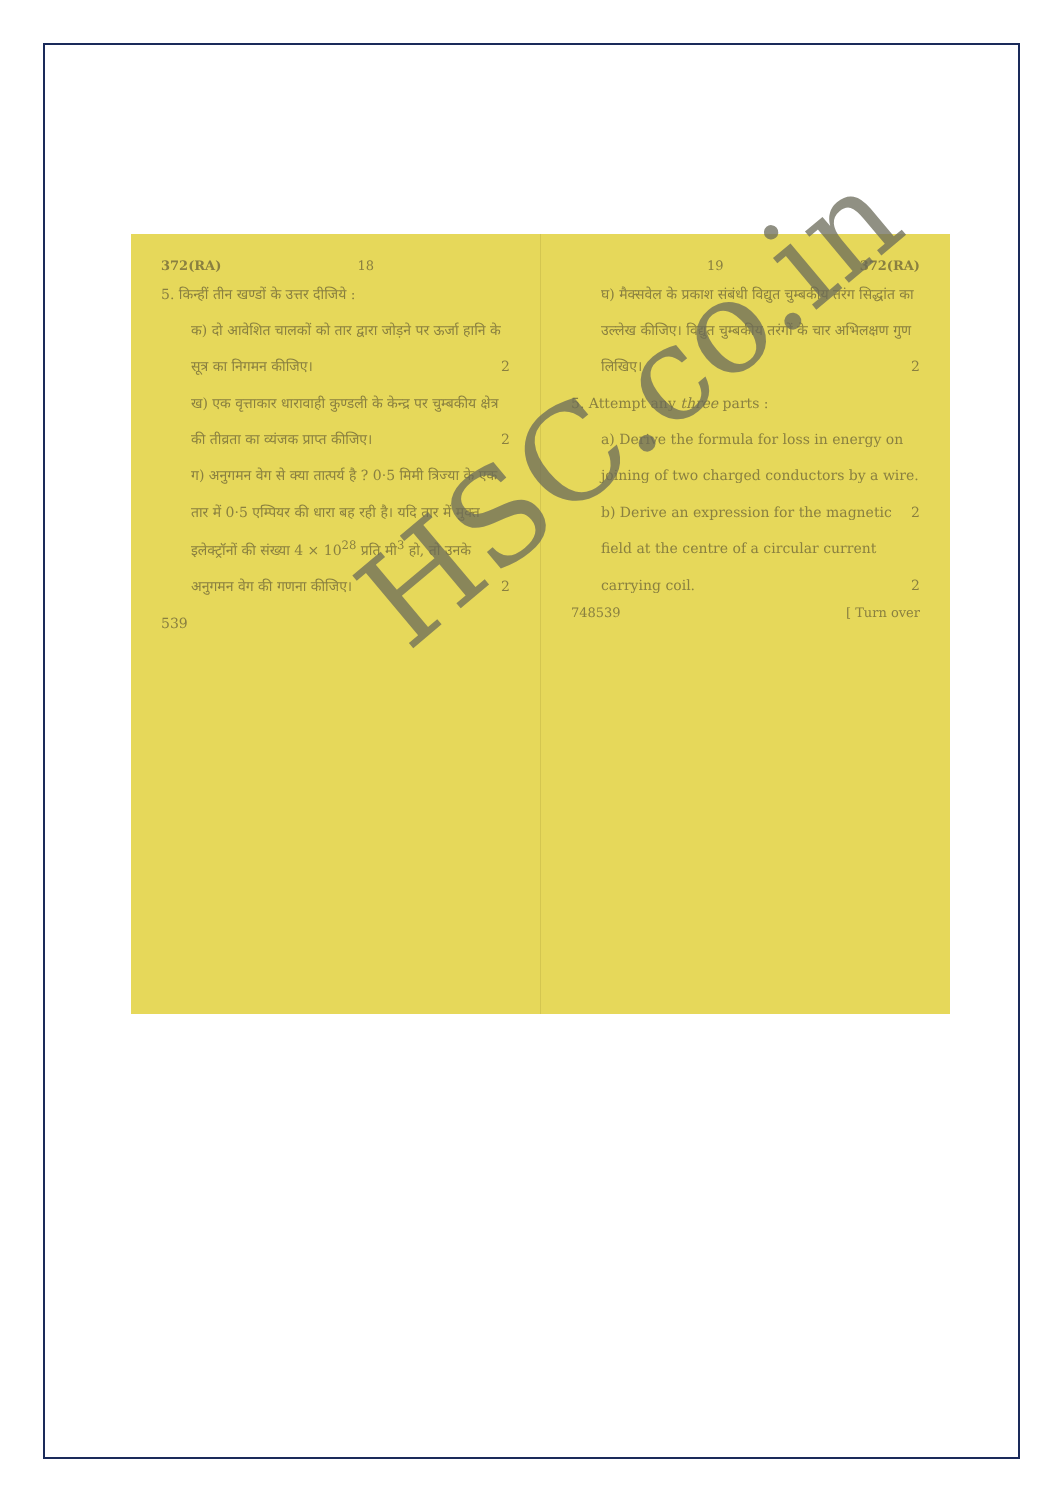372(RA) 18
5. किन्हीं तीन खण्डों के उत्तर दीजिये :
क) दो आवेशित चालकों को तार द्वारा जोड़ने पर ऊर्जा हानि के सूत्र का निगमन कीजिए। 2
ख) एक वृत्ताकार धारावाही कुण्डली के केन्द्र पर चुम्बकीय क्षेत्र की तीव्रता का व्यंजक प्राप्त कीजिए। 2
ग) अनुगमन वेग से क्या तात्पर्य है ? 0·5 मिमी त्रिज्या के एक तार में 0·5 एम्पियर की धारा बह रही है। यदि तार में मुक्त इलेक्ट्रॉनों की संख्या 4 × 10<sup>28</sup> प्रति मी<sup>3</sup> हो, तो उनके अनुगमन वेग की गणना कीजिए। 2
539
19 372(RA)
घ) मैक्सवेल के प्रकाश संबंधी विद्युत चुम्बकीय तरंग सिद्धांत का उल्लेख कीजिए। विद्युत चुम्बकीय तरंगों के चार अभिलक्षण गुण लिखिए। 2
5. Attempt any three parts :
a) Derive the formula for loss in energy on joining of two charged conductors by a wire. 2
b) Derive an expression for the magnetic field at the centre of a circular current carrying coil. 2
748539 [ Turn over
HSC.co.in